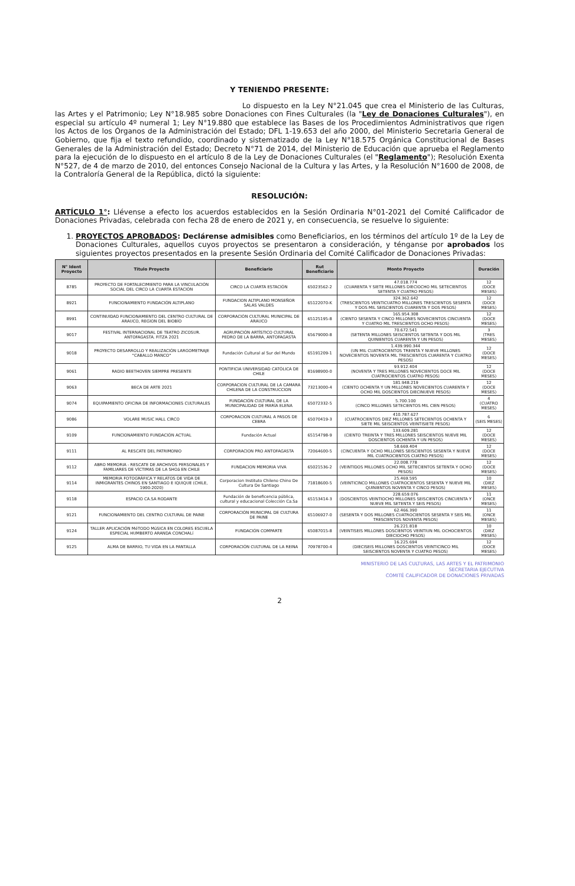Y TENIENDO PRESENTE:
Lo dispuesto en la Ley N°21.045 que crea el Ministerio de las Culturas, las Artes y el Patrimonio; Ley N°18.985 sobre Donaciones con Fines Culturales (la "Ley de Donaciones Culturales"), en especial su artículo 4º numeral 1; Ley N°19.880 que establece las Bases de los Procedimientos Administrativos que rigen los Actos de los Órganos de la Administración del Estado; DFL 1-19.653 del año 2000, del Ministerio Secretaria General de Gobierno, que fija el texto refundido, coordinado y sistematizado de la Ley N°18.575 Orgánica Constitucional de Bases Generales de la Administración del Estado; Decreto N°71 de 2014, del Ministerio de Educación que aprueba el Reglamento para la ejecución de lo dispuesto en el artículo 8 de la Ley de Donaciones Culturales (el "Reglamento"); Resolución Exenta N°527, de 4 de marzo de 2010, del entonces Consejo Nacional de la Cultura y las Artes, y la Resolución N°1600 de 2008, de la Contraloría General de la República, dictó la siguiente:
RESOLUCIÓN:
ARTÍCULO 1°: Llévense a efecto los acuerdos establecidos en la Sesión Ordinaria N°01-2021 del Comité Calificador de Donaciones Privadas, celebrada con fecha 28 de enero de 2021 y, en consecuencia, se resuelve lo siguiente:
1. PROYECTOS APROBADOS: Declárense admisibles como Beneficiarios, en los términos del artículo 1º de la Ley de Donaciones Culturales, aquellos cuyos proyectos se presentaron a consideración, y ténganse por aprobados los siguientes proyectos presentados en la presente Sesión Ordinaria del Comité Calificador de Donaciones Privadas:
| N° Ident Proyecto | Titulo Proyecto | Beneficiario | Rut Beneficiario | Monto Proyecto | Duración |
| --- | --- | --- | --- | --- | --- |
| 8785 | PROYECTO DE FORTALECIMIENTO PARA LA VINCULACIÓN SOCIAL DEL CIRCO LA CUARTA ESTACIÓN | CIRCO LA CUARTA ESTACIÓN | 65023562-2 | 47.018.774 (CUARENTA Y SIETE MILLONES DIECIOCHO MIL SETECIENTOS SETENTA Y CUATRO PESOS) | 12 (DOCE MESES) |
| 8921 | FUNCIONAMIENTO FUNDACIÓN ALTIPLANO | FUNDACION ALTIPLANO MONSEÑOR SALAS VALDES | 65122070-K | 324.362.642 (TRESCIENTOS VEINTICUATRO MILLONES TRESCIENTOS SESENTA Y DOS MIL SEISCIENTOS CUARENTA Y DOS PESOS) | 12 (DOCE MESES) |
| 8991 | CONTINUIDAD FUNCIONAMIENTO DEL CENTRO CULTURAL DE ARAUCO, REGION DEL BIOBÍO | CORPORACIÓN CULTURAL MUNICIPAL DE ARAUCO | 65125195-8 | 165.954.308 (CIENTO SESENTA Y CINCO MILLONES NOVECIENTOS CINCUENTA Y CUATRO MIL TRESCIENTOS OCHO PESOS) | 12 (DOCE MESES) |
| 9017 | FESTIVAL INTERNACIONAL DE TEATRO ZICOSUR. ANTOFAGASTA. FITZA 2021 | AGRUPACIÓN ARTÍSTICO CULTURAL PEDRO DE LA BARRA, ANTOFAGASTA | 65679000-8 | 70.672.541 (SETENTA MILLONES SEISCIENTOS SETENTA Y DOS MIL QUINIENTOS CUARENTA Y UN PESOS) | 3 (TRES MESES) |
| 9018 | PROYECTO DESARROLLO Y REALIZACIÓN LARGOMETRAJE "CABALLO MANCO" | Fundación Cultural al Sur del Mundo | 65191209-1 | 1.439.990.344 (UN MIL CUATROCIENTOS TREINTA Y NUEVE MILLONES NOVECIENTOS NOVENTA MIL TRESCIENTOS CUARENTA Y CUATRO PESOS) | 12 (DOCE MESES) |
| 9061 | RADIO BEETHOVEN SIEMPRE PRESENTE | PONTIFICIA UNIVERSIDAD CATÓLICA DE CHILE | 81698900-0 | 93.912.404 (NOVENTA Y TRES MILLONES NOVECIENTOS DOCE MIL CUATROCIENTOS CUATRO PESOS) | 12 (DOCE MESES) |
| 9063 | BECA DE ARTE 2021 | CORPORACION CULTURAL DE LA CAMARA CHILENA DE LA CONSTRUCCION | 73213000-4 | 181.948.219 (CIENTO OCHENTA Y UN MILLONES NOVECIENTOS CUARENTA Y OCHO MIL DOSCIENTOS DIECINUEVE PESOS) | 12 (DOCE MESES) |
| 9074 | EQUIPAMIENTO OFICINA DE INFORMACIONES CULTURALES | FUNDACIÓN CULTURAL DE LA MUNICIPALIDAD DE MARÍA ELENA | 65072332-5 | 5.700.100 (CINCO MILLONES SETECIENTOS MIL CIEN PESOS) | 4 (CUATRO MESES) |
| 9086 | VOLARE MUSIC HALL CIRCO | CORPORACION CULTURAL A PASOS DE CEBRA | 65070419-3 | 410.787.627 (CUATROCIENTOS DIEZ MILLONES SETECIENTOS OCHENTA Y SIETE MIL SEISCIENTOS VEINTISIETE PESOS) | 6 (SEIS MESES) |
| 9109 | FUNCIONAMIENTO FUNDACIÓN ACTUAL | Fundación Actual | 65154798-9 | 133.609.281 (CIENTO TREINTA Y TRES MILLONES SEISCIENTOS NUEVE MIL DOSCIENTOS OCHENTA Y UN PESOS) | 12 (DOCE MESES) |
| 9111 | AL RESCATE DEL PATRIMONIO | CORPORACION PRO ANTOFAGASTA | 72064600-5 | 58.669.404 (CINCUENTA Y OCHO MILLONES SEISCIENTOS SESENTA Y NUEVE MIL CUATROCIENTOS CUATRO PESOS) | 12 (DOCE MESES) |
| 9112 | ABRO MEMORIA - RESCATE DE ARCHIVOS PERSONALES Y FAMILIARES DE VÍCTIMAS DE LA SHOá EN CHILE | FUNDACION MEMORIA VIVA | 65021536-2 | 22.008.778 (VEINTIDOS MILLONES OCHO MIL SETECIENTOS SETENTA Y OCHO PESOS) | 12 (DOCE MESES) |
| 9114 | MEMORIA FOTOGRÁFICA Y RELATOS DE VIDA DE INMIGRANTES CHINOS EN SANTIAGO E IQUIQUE (CHILE, 1900-2020) | Corporacion Instituto Chileno Chino De Cultura De Santiago | 71818600-5 | 25.469.595 (VEINTICINCO MILLONES CUATROCIENTOS SESENTA Y NUEVE MIL QUINIENTOS NOVENTA Y CINCO PESOS) | 10 (DIEZ MESES) |
| 9118 | ESPACIO CA.SA RODANTE | Fundación de beneficencia pública, cultural y educacional Colección Ca.Sa | 65153414-3 | 228.659.076 (DOSCIENTOS VEINTIOCHO MILLONES SEISCIENTOS CINCUENTA Y NUEVE MIL SETENTA Y SEIS PESOS) | 11 (ONCE MESES) |
| 9121 | FUNCIONAMIENTO DEL CENTRO CULTURAL DE PAINE | CORPORACIÓN MUNICIPAL DE CULTURA DE PAINE | 65106927-0 | 62.466.390 (SESENTA Y DOS MILLONES CUATROCIENTOS SESENTA Y SEIS MIL TRESCIENTOS NOVENTA PESOS) | 11 (ONCE MESES) |
| 9124 | TALLER APLICACIÓN MéTODO MúSICA EN COLORES ESCUELA ESPECIAL HUMBERTO ARANDA CONCHALí | FUNDACIÓN COMPARTE | 65087015-8 | 26.221.818 (VEINTISEIS MILLONES DOSCIENTOS VEINTIUN MIL OCHOCIENTOS DIECIOCHO PESOS) | 10 (DIEZ MESES) |
| 9125 | ALMA DE BARRIO, TU VIDA EN LA PANTALLA | CORPORACIÓN CULTURAL DE LA REINA | 70978700-4 | 16.225.694 (DIECISEIS MILLONES DOSCIENTOS VEINTICINCO MIL SEISCIENTOS NOVENTA Y CUATRO PESOS) | 12 (DOCE MESES) |
MINISTERIO DE LAS CULTURAS, LAS ARTES Y EL PATRIMONIO
SECRETARIA EJECUTIVA
COMITÉ CALIFICADOR DE DONACIONES PRIVADAS
2